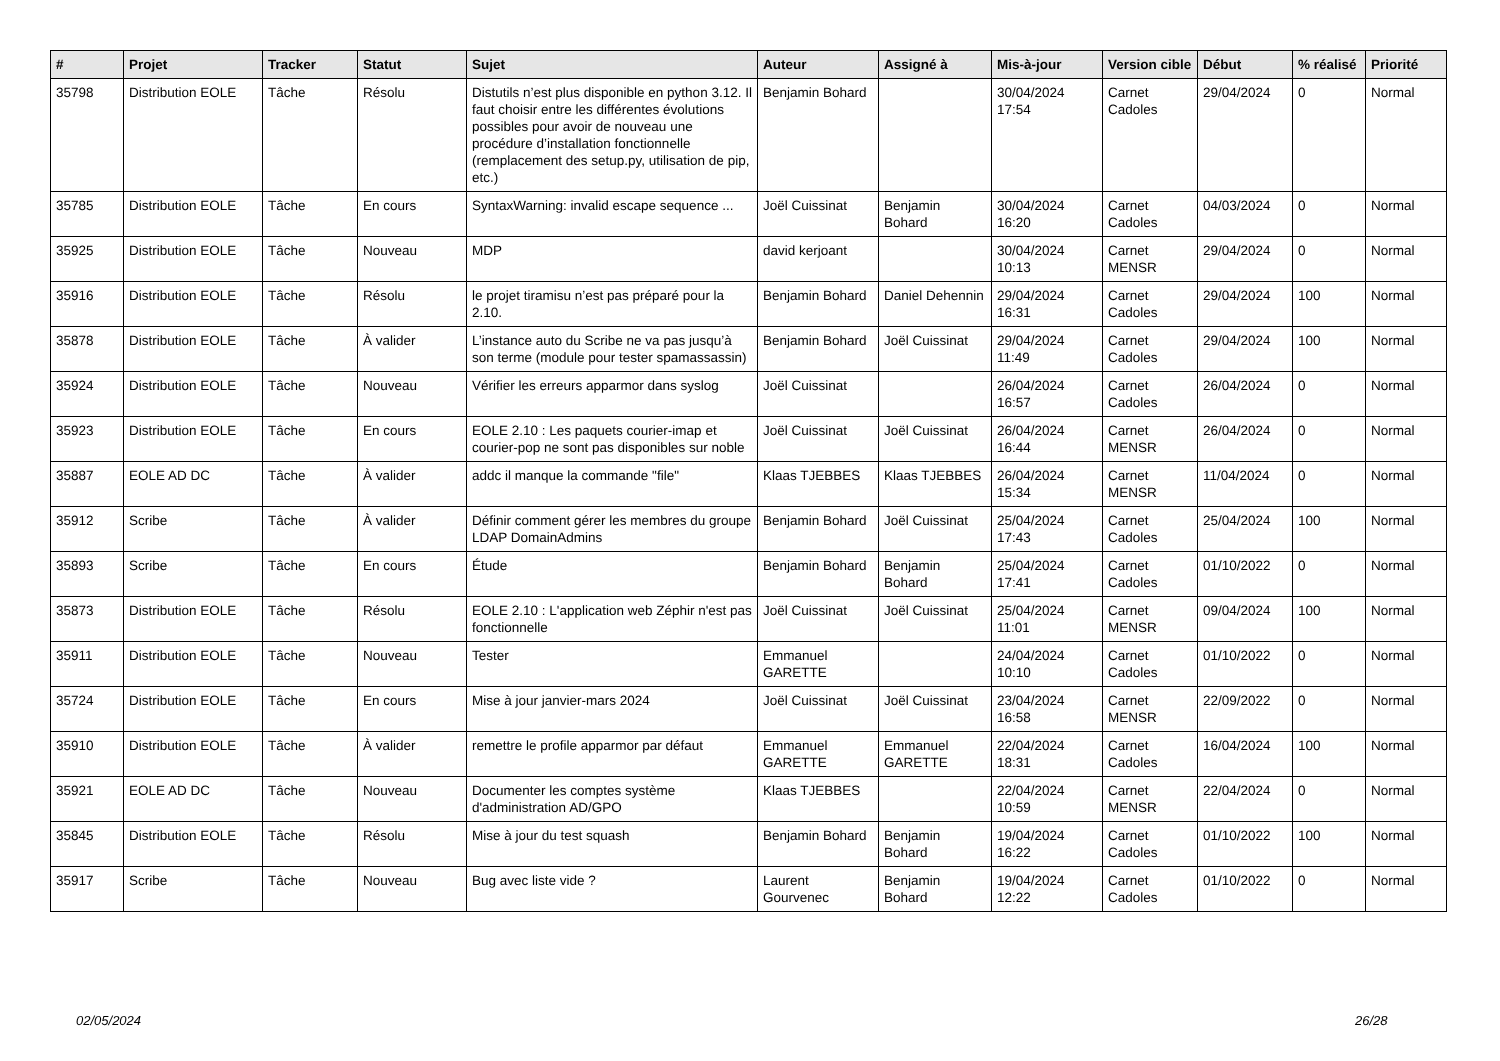| # | Projet | Tracker | Statut | Sujet | Auteur | Assigné à | Mis-à-jour | Version cible | Début | % réalisé | Priorité |
| --- | --- | --- | --- | --- | --- | --- | --- | --- | --- | --- | --- |
| 35798 | Distribution EOLE | Tâche | Résolu | Distutils n’est plus disponible en python 3.12. Il faut choisir entre les différentes évolutions possibles pour avoir de nouveau une procédure d’installation fonctionnelle (remplacement des setup.py, utilisation de pip, etc.) | Benjamin Bohard | | 30/04/2024 17:54 | Carnet Cadoles | 29/04/2024 | 0 | Normal |
| 35785 | Distribution EOLE | Tâche | En cours | SyntaxWarning: invalid escape sequence ... | Joël Cuissinat | Benjamin Bohard | 30/04/2024 16:20 | Carnet Cadoles | 04/03/2024 | 0 | Normal |
| 35925 | Distribution EOLE | Tâche | Nouveau | MDP | david kerjoant | | 30/04/2024 10:13 | Carnet MENSR | 29/04/2024 | 0 | Normal |
| 35916 | Distribution EOLE | Tâche | Résolu | le projet tiramisu n’est pas préparé pour la 2.10. | Benjamin Bohard | Daniel Dehennin | 29/04/2024 16:31 | Carnet Cadoles | 29/04/2024 | 100 | Normal |
| 35878 | Distribution EOLE | Tâche | À valider | L’instance auto du Scribe ne va pas jusqu’à son terme (module pour tester spamassassin) | Benjamin Bohard | Joël Cuissinat | 29/04/2024 11:49 | Carnet Cadoles | 29/04/2024 | 100 | Normal |
| 35924 | Distribution EOLE | Tâche | Nouveau | Vérifier les erreurs apparmor dans syslog | Joël Cuissinat | | 26/04/2024 16:57 | Carnet Cadoles | 26/04/2024 | 0 | Normal |
| 35923 | Distribution EOLE | Tâche | En cours | EOLE 2.10 : Les paquets courier-imap et courier-pop ne sont pas disponibles sur noble | Joël Cuissinat | Joël Cuissinat | 26/04/2024 16:44 | Carnet MENSR | 26/04/2024 | 0 | Normal |
| 35887 | EOLE AD DC | Tâche | À valider | addc il manque la commande "file" | Klaas TJEBBES | Klaas TJEBBES | 26/04/2024 15:34 | Carnet MENSR | 11/04/2024 | 0 | Normal |
| 35912 | Scribe | Tâche | À valider | Définir comment gérer les membres du groupe LDAP DomainAdmins | Benjamin Bohard | Joël Cuissinat | 25/04/2024 17:43 | Carnet Cadoles | 25/04/2024 | 100 | Normal |
| 35893 | Scribe | Tâche | En cours | Étude | Benjamin Bohard | Benjamin Bohard | 25/04/2024 17:41 | Carnet Cadoles | 01/10/2022 | 0 | Normal |
| 35873 | Distribution EOLE | Tâche | Résolu | EOLE 2.10 : L'application web Zéphir n'est pas fonctionnelle | Joël Cuissinat | Joël Cuissinat | 25/04/2024 11:01 | Carnet MENSR | 09/04/2024 | 100 | Normal |
| 35911 | Distribution EOLE | Tâche | Nouveau | Tester | Emmanuel GARETTE | | 24/04/2024 10:10 | Carnet Cadoles | 01/10/2022 | 0 | Normal |
| 35724 | Distribution EOLE | Tâche | En cours | Mise à jour janvier-mars 2024 | Joël Cuissinat | Joël Cuissinat | 23/04/2024 16:58 | Carnet MENSR | 22/09/2022 | 0 | Normal |
| 35910 | Distribution EOLE | Tâche | À valider | remettre le profile apparmor par défaut | Emmanuel GARETTE | Emmanuel GARETTE | 22/04/2024 18:31 | Carnet Cadoles | 16/04/2024 | 100 | Normal |
| 35921 | EOLE AD DC | Tâche | Nouveau | Documenter les comptes système d'administration AD/GPO | Klaas TJEBBES | | 22/04/2024 10:59 | Carnet MENSR | 22/04/2024 | 0 | Normal |
| 35845 | Distribution EOLE | Tâche | Résolu | Mise à jour du test squash | Benjamin Bohard | Benjamin Bohard | 19/04/2024 16:22 | Carnet Cadoles | 01/10/2022 | 100 | Normal |
| 35917 | Scribe | Tâche | Nouveau | Bug avec liste vide ? | Laurent Gourvenec | Benjamin Bohard | 19/04/2024 12:22 | Carnet Cadoles | 01/10/2022 | 0 | Normal |
02/05/2024 26/28